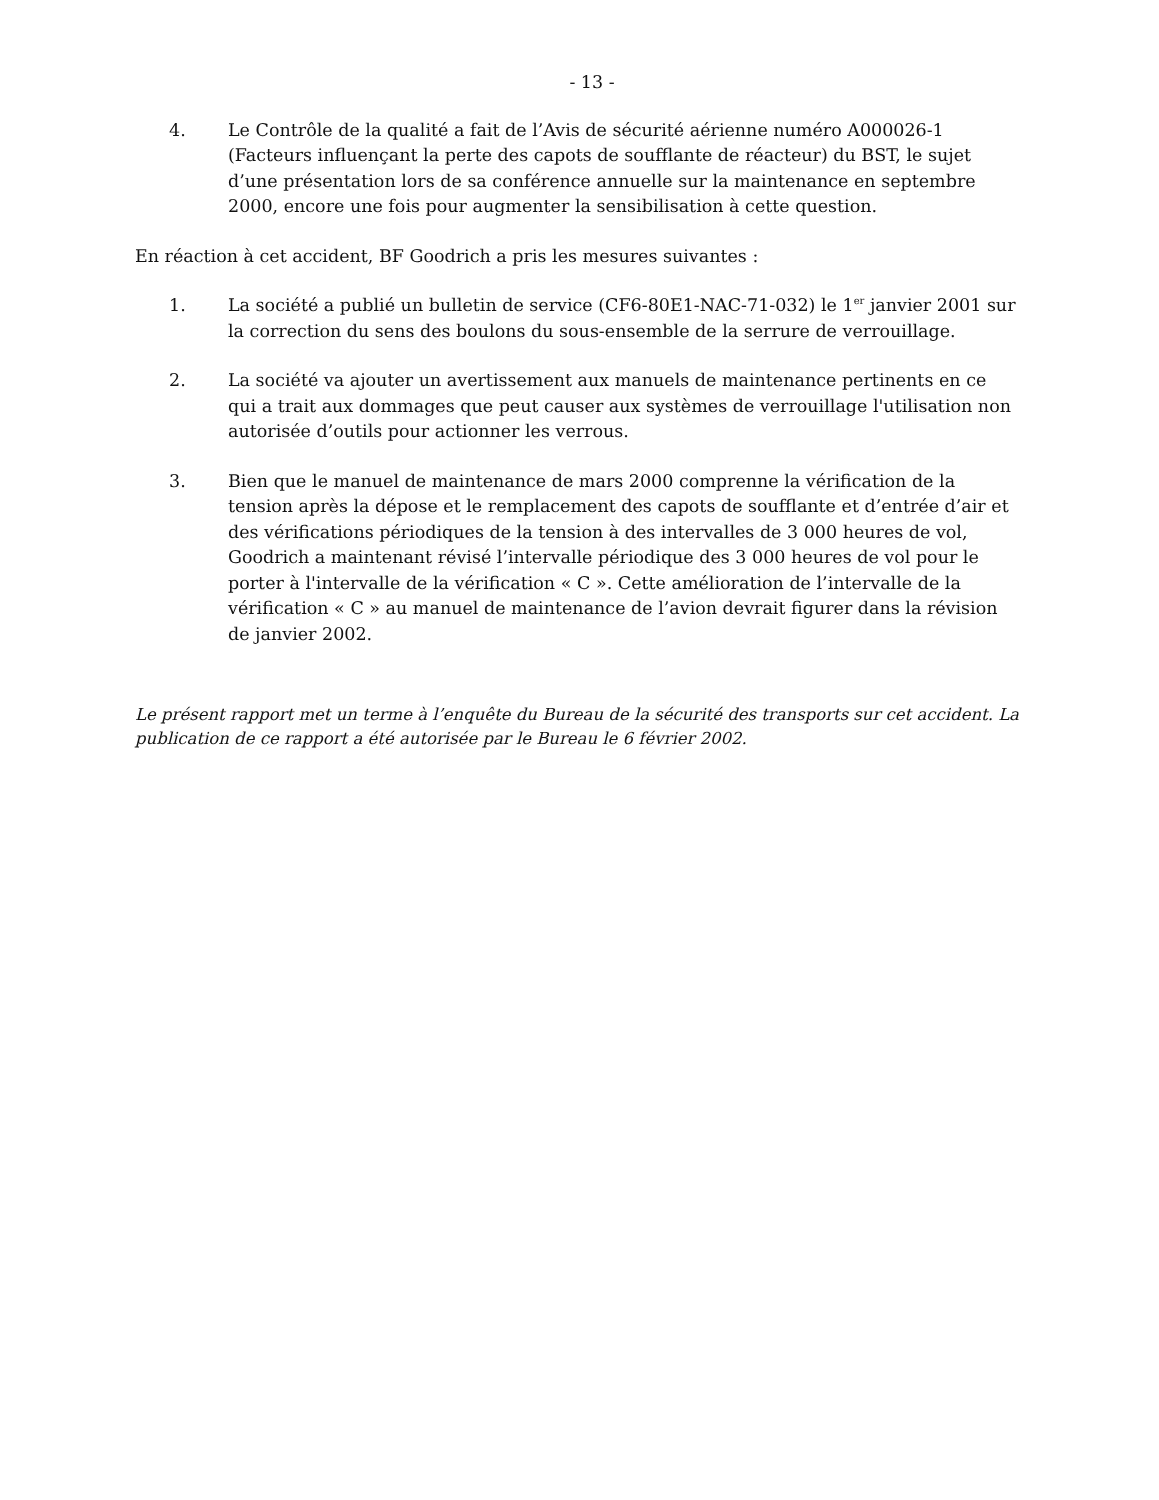- 13 -
4. Le Contrôle de la qualité a fait de l’Avis de sécurité aérienne numéro A000026-1 (Facteurs influençant la perte des capots de soufflante de réacteur) du BST, le sujet d’une présentation lors de sa conférence annuelle sur la maintenance en septembre 2000, encore une fois pour augmenter la sensibilisation à cette question.
En réaction à cet accident, BF Goodrich a pris les mesures suivantes :
1. La société a publié un bulletin de service (CF6-80E1-NAC-71-032) le 1<sup>er</sup> janvier 2001 sur la correction du sens des boulons du sous-ensemble de la serrure de verrouillage.
2. La société va ajouter un avertissement aux manuels de maintenance pertinents en ce qui a trait aux dommages que peut causer aux systèmes de verrouillage l'utilisation non autorisée d’outils pour actionner les verrous.
3. Bien que le manuel de maintenance de mars 2000 comprenne la vérification de la tension après la dépose et le remplacement des capots de soufflante et d’entrée d’air et des vérifications périodiques de la tension à des intervalles de 3 000 heures de vol, Goodrich a maintenant révisé l’intervalle périodique des 3 000 heures de vol pour le porter à l'intervalle de la vérification « C ». Cette amélioration de l’intervalle de la vérification « C » au manuel de maintenance de l’avion devrait figurer dans la révision de janvier 2002.
Le présent rapport met un terme à l’enquête du Bureau de la sécurité des transports sur cet accident. La publication de ce rapport a été autorisée par le Bureau le 6 février 2002.